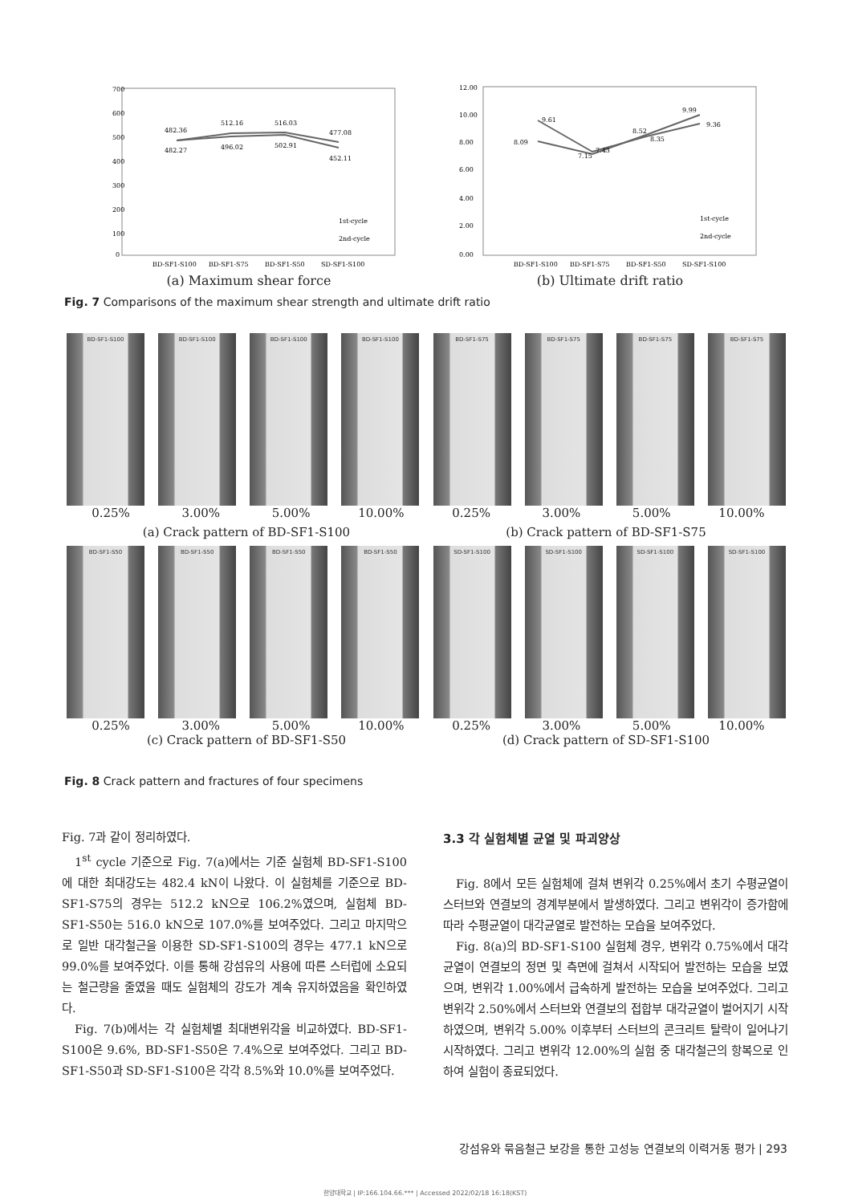700
600
500
400
300
200
100
0
482.36
512.16
516.03
477.08
482.27
496.02
502.91
452.11
1st-cycle
2nd-cycle
BD-SF1-S100
BD-SF1-S75
BD-SF1-S50
SD-SF1-S100
(a) Maximum shear force
12.00
10.00
8.00
6.00
4.00
2.00
0.00
9.61
8.09
7.15
7.43
8.52
8.35
9.99
9.36
1st-cycle
2nd-cycle
BD-SF1-S100
BD-SF1-S75
BD-SF1-S50
SD-SF1-S100
(b) Ultimate drift ratio
Fig. 7 Comparisons of the maximum shear strength and ultimate drift ratio
BD-SF1-S100
BD-SF1-S100
BD-SF1-S100
BD-SF1-S100
BD-SF1-S75
BD-SF1-S75
BD-SF1-S75
BD-SF1-S75
0.25% 3.00% 5.00% 10.00% 0.25% 3.00% 5.00% 10.00%
(a) Crack pattern of BD-SF1-S100
(b) Crack pattern of BD-SF1-S75
BD-SF1-S50
BD-SF1-S50
BD-SF1-S50
BD-SF1-S50
SD-SF1-S100
SD-SF1-S100
SD-SF1-S100
SD-SF1-S100
0.25% 3.00% 5.00% 10.00% 0.25% 3.00% 5.00% 10.00%
(c) Crack pattern of BD-SF1-S50
(d) Crack pattern of SD-SF1-S100
Fig. 8 Crack pattern and fractures of four specimens
Fig. 7과 같이 정리하였다.
1<sup>st</sup> cycle 기준으로 Fig. 7(a)에서는 기준 실험체 BD-SF1-S100에 대한 최대강도는 482.4 kN이 나왔다. 이 실험체를 기준으로 BD-SF1-S75의 경우는 512.2 kN으로 106.2%였으며, 실험체 BD-SF1-S50는 516.0 kN으로 107.0%를 보여주었다. 그리고 마지막으로 일반 대각철근을 이용한 SD-SF1-S100의 경우는 477.1 kN으로 99.0%를 보여주었다. 이를 통해 강섬유의 사용에 따른 스터럽에 소요되는 철근량을 줄였을 때도 실험체의 강도가 계속 유지하였음을 확인하였다.
Fig. 7(b)에서는 각 실험체별 최대변위각을 비교하였다. BD-SF1-S100은 9.6%, BD-SF1-S50은 7.4%으로 보여주었다. 그리고 BD-SF1-S50과 SD-SF1-S100은 각각 8.5%와 10.0%를 보여주었다.
3.3 각 실험체별 균열 및 파괴양상
Fig. 8에서 모든 실험체에 걸쳐 변위각 0.25%에서 초기 수평균열이 스터브와 연결보의 경계부분에서 발생하였다. 그리고 변위각이 증가함에 따라 수평균열이 대각균열로 발전하는 모습을 보여주었다.
Fig. 8(a)의 BD-SF1-S100 실험체 경우, 변위각 0.75%에서 대각균열이 연결보의 정면 및 측면에 걸쳐서 시작되어 발전하는 모습을 보였으며, 변위각 1.00%에서 급속하게 발전하는 모습을 보여주었다. 그리고 변위각 2.50%에서 스터브와 연결보의 접합부 대각균열이 벌어지기 시작하였으며, 변위각 5.00% 이후부터 스터브의 콘크리트 탈락이 일어나기 시작하였다. 그리고 변위각 12.00%의 실험 중 대각철근의 항복으로 인하여 실험이 종료되었다.
강섬유와 묶음철근 보강을 통한 고성능 연결보의 이력거동 평가 | 293
한양대학교 | IP:166.104.66.*** | Accessed 2022/02/18 16:18(KST)